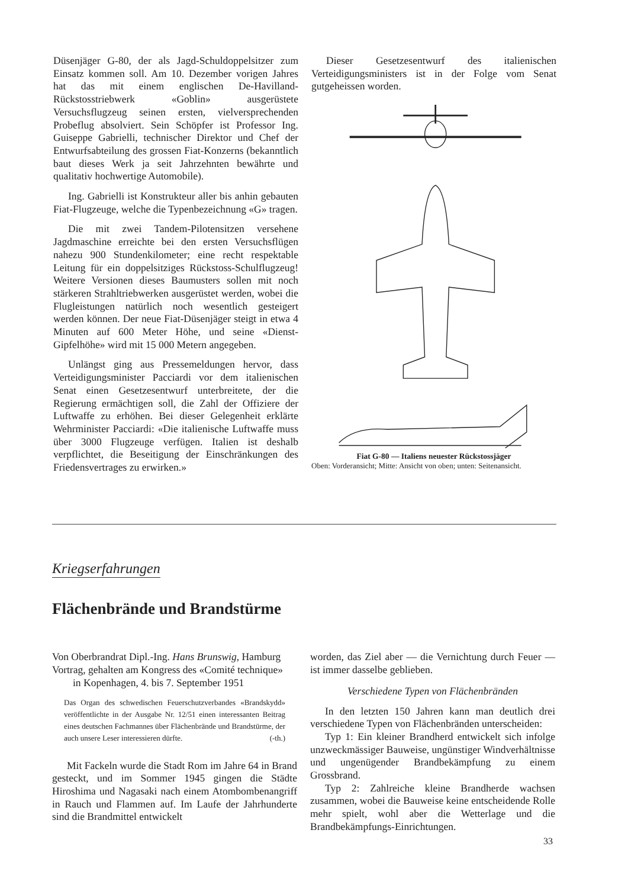Düsenjäger G-80, der als Jagd-Schuldoppelsitzer zum Einsatz kommen soll. Am 10. Dezember vorigen Jahres hat das mit einem englischen De-Havilland-Rückstosstriebwerk «Goblin» ausgerüstete Versuchsflugzeug seinen ersten, vielversprechenden Probeflug absolviert. Sein Schöpfer ist Professor Ing. Guiseppe Gabrielli, technischer Direktor und Chef der Entwurfsabteilung des grossen Fiat-Konzerns (bekanntlich baut dieses Werk ja seit Jahrzehnten bewährte und qualitativ hochwertige Automobile).
Ing. Gabrielli ist Konstrukteur aller bis anhin gebauten Fiat-Flugzeuge, welche die Typenbezeichnung «G» tragen.
Die mit zwei Tandem-Pilotensitzen versehene Jagdmaschine erreichte bei den ersten Versuchsflügen nahezu 900 Stundenkilometer; eine recht respektable Leitung für ein doppelsitziges Rückstoss-Schulflugzeug! Weitere Versionen dieses Baumusters sollen mit noch stärkeren Strahltriebwerken ausgerüstet werden, wobei die Flugleistungen natürlich noch wesentlich gesteigert werden können. Der neue Fiat-Düsenjäger steigt in etwa 4 Minuten auf 600 Meter Höhe, und seine «Dienst-Gipfelhöhe» wird mit 15 000 Metern angegeben.
Unlängst ging aus Pressemeldungen hervor, dass Verteidigungsminister Pacciardi vor dem italienischen Senat einen Gesetzesentwurf unterbreitete, der die Regierung ermächtigen soll, die Zahl der Offiziere der Luftwaffe zu erhöhen. Bei dieser Gelegenheit erklärte Wehrminister Pacciardi: «Die italienische Luftwaffe muss über 3000 Flugzeuge verfügen. Italien ist deshalb verpflichtet, die Beseitigung der Einschränkungen des Friedensvertrages zu erwirken.»
Dieser Gesetzesentwurf des italienischen Verteidigungsministers ist in der Folge vom Senat gutgeheissen worden.
Fiat G-80 — Italiens neuester Rückstossjäger
Oben: Vorderansicht; Mitte: Ansicht von oben; unten: Seitenansicht.
Kriegserfahrungen
Flächenbrände und Brandstürme
Von Oberbrandrat Dipl.-Ing. Hans Brunswig, Hamburg
Vortrag, gehalten am Kongress des «Comité technique»
in Kopenhagen, 4. bis 7. September 1951
Das Organ des schwedischen Feuerschutzverbandes «Brandskydd» veröffentlichte in der Ausgabe Nr. 12/51 einen interessanten Beitrag eines deutschen Fachmannes über Flächenbrände und Brandstürme, der auch unsere Leser interessieren dürfte. (-th.)
Mit Fackeln wurde die Stadt Rom im Jahre 64 in Brand gesteckt, und im Sommer 1945 gingen die Städte Hiroshima und Nagasaki nach einem Atombombenangriff in Rauch und Flammen auf. Im Laufe der Jahrhunderte sind die Brandmittel entwickelt
worden, das Ziel aber — die Vernichtung durch Feuer — ist immer dasselbe geblieben.
Verschiedene Typen von Flächenbränden
In den letzten 150 Jahren kann man deutlich drei verschiedene Typen von Flächenbränden unterscheiden:
Typ 1: Ein kleiner Brandherd entwickelt sich infolge unzweckmässiger Bauweise, ungünstiger Windverhältnisse und ungenügender Brandbekämpfung zu einem Grossbrand.
Typ 2: Zahlreiche kleine Brandherde wachsen zusammen, wobei die Bauweise keine entscheidende Rolle mehr spielt, wohl aber die Wetterlage und die Brandbekämpfungs-Einrichtungen.
33